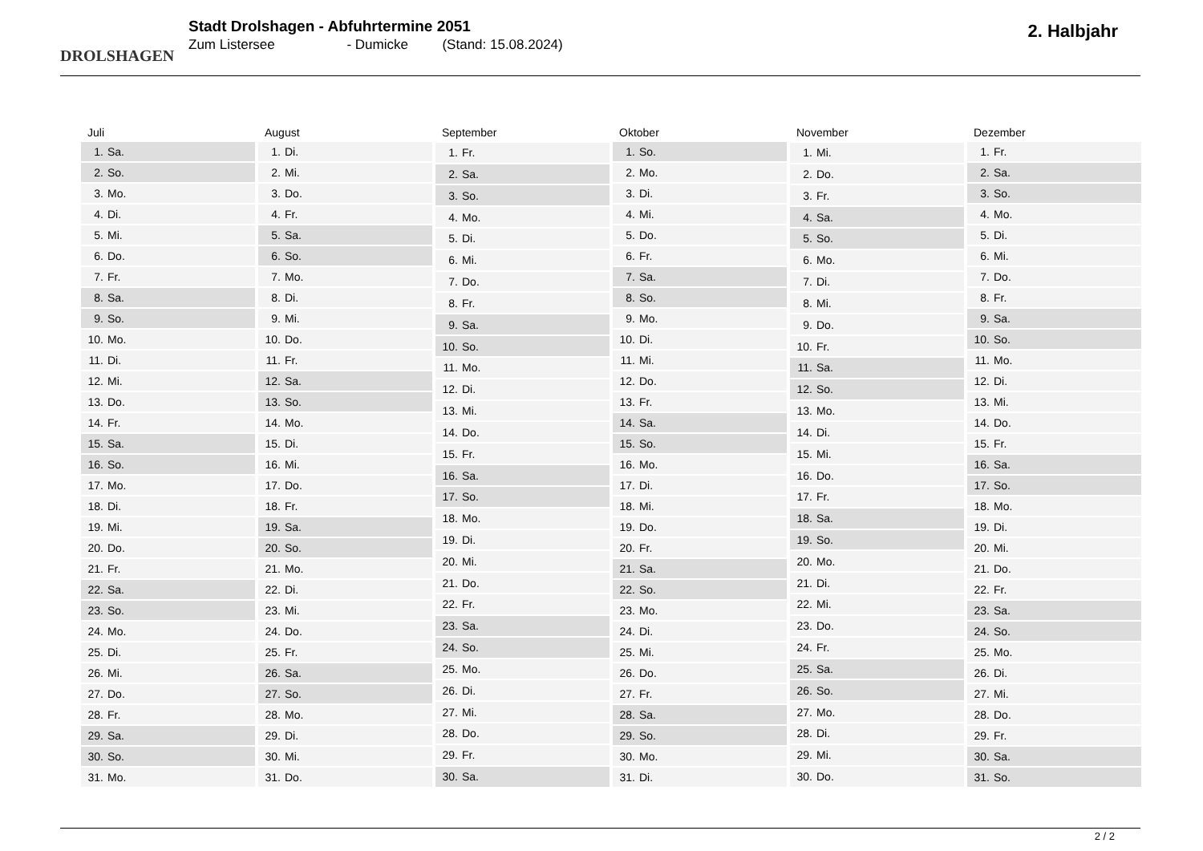DROLSHAGEN
Stadt Drolshagen - Abfuhrtermine 2051
Zum Listersee - Dumicke (Stand: 15.08.2024)
2. Halbjahr
| Juli | |
| --- | --- |
| 1. | Sa. |
| 2. | So. |
| 3. | Mo. |
| 4. | Di. |
| 5. | Mi. |
| 6. | Do. |
| 7. | Fr. |
| 8. | Sa. |
| 9. | So. |
| 10. | Mo. |
| 11. | Di. |
| 12. | Mi. |
| 13. | Do. |
| 14. | Fr. |
| 15. | Sa. |
| 16. | So. |
| 17. | Mo. |
| 18. | Di. |
| 19. | Mi. |
| 20. | Do. |
| 21. | Fr. |
| 22. | Sa. |
| 23. | So. |
| 24. | Mo. |
| 25. | Di. |
| 26. | Mi. |
| 27. | Do. |
| 28. | Fr. |
| 29. | Sa. |
| 30. | So. |
| 31. | Mo. |
| August | |
| --- | --- |
| 1. | Di. |
| 2. | Mi. |
| 3. | Do. |
| 4. | Fr. |
| 5. | Sa. |
| 6. | So. |
| 7. | Mo. |
| 8. | Di. |
| 9. | Mi. |
| 10. | Do. |
| 11. | Fr. |
| 12. | Sa. |
| 13. | So. |
| 14. | Mo. |
| 15. | Di. |
| 16. | Mi. |
| 17. | Do. |
| 18. | Fr. |
| 19. | Sa. |
| 20. | So. |
| 21. | Mo. |
| 22. | Di. |
| 23. | Mi. |
| 24. | Do. |
| 25. | Fr. |
| 26. | Sa. |
| 27. | So. |
| 28. | Mo. |
| 29. | Di. |
| 30. | Mi. |
| 31. | Do. |
| September | |
| --- | --- |
| 1. | Fr. |
| 2. | Sa. |
| 3. | So. |
| 4. | Mo. |
| 5. | Di. |
| 6. | Mi. |
| 7. | Do. |
| 8. | Fr. |
| 9. | Sa. |
| 10. | So. |
| 11. | Mo. |
| 12. | Di. |
| 13. | Mi. |
| 14. | Do. |
| 15. | Fr. |
| 16. | Sa. |
| 17. | So. |
| 18. | Mo. |
| 19. | Di. |
| 20. | Mi. |
| 21. | Do. |
| 22. | Fr. |
| 23. | Sa. |
| 24. | So. |
| 25. | Mo. |
| 26. | Di. |
| 27. | Mi. |
| 28. | Do. |
| 29. | Fr. |
| 30. | Sa. |
| Oktober | |
| --- | --- |
| 1. | So. |
| 2. | Mo. |
| 3. | Di. |
| 4. | Mi. |
| 5. | Do. |
| 6. | Fr. |
| 7. | Sa. |
| 8. | So. |
| 9. | Mo. |
| 10. | Di. |
| 11. | Mi. |
| 12. | Do. |
| 13. | Fr. |
| 14. | Sa. |
| 15. | So. |
| 16. | Mo. |
| 17. | Di. |
| 18. | Mi. |
| 19. | Do. |
| 20. | Fr. |
| 21. | Sa. |
| 22. | So. |
| 23. | Mo. |
| 24. | Di. |
| 25. | Mi. |
| 26. | Do. |
| 27. | Fr. |
| 28. | Sa. |
| 29. | So. |
| 30. | Mo. |
| 31. | Di. |
| November | |
| --- | --- |
| 1. | Mi. |
| 2. | Do. |
| 3. | Fr. |
| 4. | Sa. |
| 5. | So. |
| 6. | Mo. |
| 7. | Di. |
| 8. | Mi. |
| 9. | Do. |
| 10. | Fr. |
| 11. | Sa. |
| 12. | So. |
| 13. | Mo. |
| 14. | Di. |
| 15. | Mi. |
| 16. | Do. |
| 17. | Fr. |
| 18. | Sa. |
| 19. | So. |
| 20. | Mo. |
| 21. | Di. |
| 22. | Mi. |
| 23. | Do. |
| 24. | Fr. |
| 25. | Sa. |
| 26. | So. |
| 27. | Mo. |
| 28. | Di. |
| 29. | Mi. |
| 30. | Do. |
| Dezember | |
| --- | --- |
| 1. | Fr. |
| 2. | Sa. |
| 3. | So. |
| 4. | Mo. |
| 5. | Di. |
| 6. | Mi. |
| 7. | Do. |
| 8. | Fr. |
| 9. | Sa. |
| 10. | So. |
| 11. | Mo. |
| 12. | Di. |
| 13. | Mi. |
| 14. | Do. |
| 15. | Fr. |
| 16. | Sa. |
| 17. | So. |
| 18. | Mo. |
| 19. | Di. |
| 20. | Mi. |
| 21. | Do. |
| 22. | Fr. |
| 23. | Sa. |
| 24. | So. |
| 25. | Mo. |
| 26. | Di. |
| 27. | Mi. |
| 28. | Do. |
| 29. | Fr. |
| 30. | Sa. |
| 31. | So. |
2 / 2